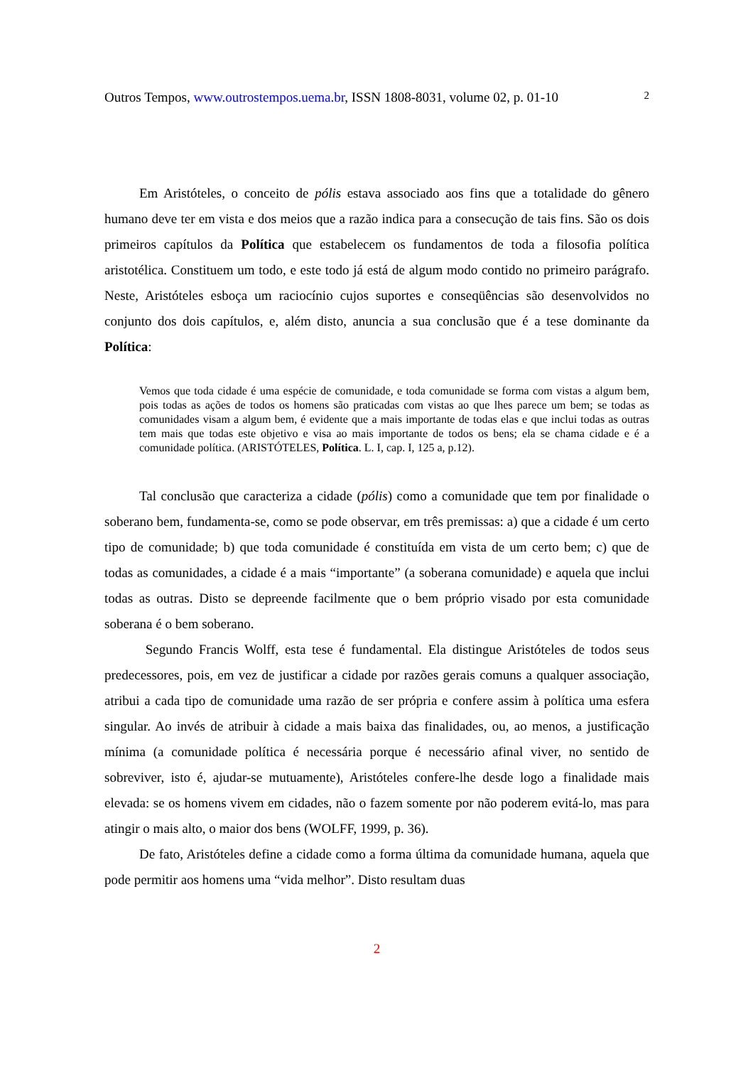Outros Tempos, www.outrostempos.uema.br, ISSN 1808-8031, volume 02, p. 01-10 2
Em Aristóteles, o conceito de pólis estava associado aos fins que a totalidade do gênero humano deve ter em vista e dos meios que a razão indica para a consecução de tais fins. São os dois primeiros capítulos da Política que estabelecem os fundamentos de toda a filosofia política aristotélica. Constituem um todo, e este todo já está de algum modo contido no primeiro parágrafo. Neste, Aristóteles esboça um raciocínio cujos suportes e conseqüências são desenvolvidos no conjunto dos dois capítulos, e, além disto, anuncia a sua conclusão que é a tese dominante da Política:
Vemos que toda cidade é uma espécie de comunidade, e toda comunidade se forma com vistas a algum bem, pois todas as ações de todos os homens são praticadas com vistas ao que lhes parece um bem; se todas as comunidades visam a algum bem, é evidente que a mais importante de todas elas e que inclui todas as outras tem mais que todas este objetivo e visa ao mais importante de todos os bens; ela se chama cidade e é a comunidade política. (ARISTÓTELES, Política. L. I, cap. I, 125 a, p.12).
Tal conclusão que caracteriza a cidade (pólis) como a comunidade que tem por finalidade o soberano bem, fundamenta-se, como se pode observar, em três premissas: a) que a cidade é um certo tipo de comunidade; b) que toda comunidade é constituída em vista de um certo bem; c) que de todas as comunidades, a cidade é a mais “importante” (a soberana comunidade) e aquela que inclui todas as outras. Disto se depreende facilmente que o bem próprio visado por esta comunidade soberana é o bem soberano.
Segundo Francis Wolff, esta tese é fundamental. Ela distingue Aristóteles de todos seus predecessores, pois, em vez de justificar a cidade por razões gerais comuns a qualquer associação, atribui a cada tipo de comunidade uma razão de ser própria e confere assim à política uma esfera singular. Ao invés de atribuir à cidade a mais baixa das finalidades, ou, ao menos, a justificação mínima (a comunidade política é necessária porque é necessário afinal viver, no sentido de sobreviver, isto é, ajudar-se mutuamente), Aristóteles confere-lhe desde logo a finalidade mais elevada: se os homens vivem em cidades, não o fazem somente por não poderem evitá-lo, mas para atingir o mais alto, o maior dos bens (WOLFF, 1999, p. 36).
De fato, Aristóteles define a cidade como a forma última da comunidade humana, aquela que pode permitir aos homens uma “vida melhor”. Disto resultam duas
2